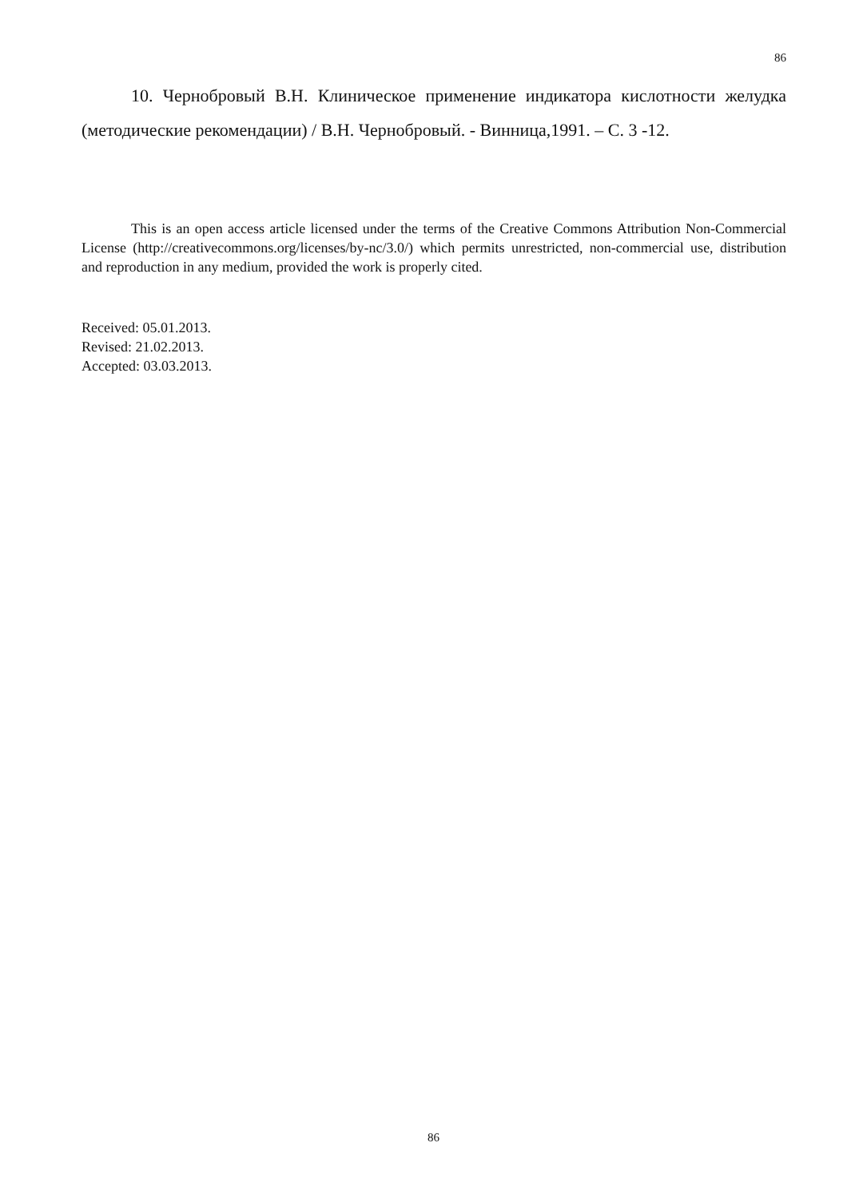86
10. Чернобровый В.Н. Клиническое применение индикатора кислотности желудка (методические рекомендации) / В.Н. Чернобровый. - Винница,1991. – С. 3 -12.
This is an open access article licensed under the terms of the Creative Commons Attribution Non-Commercial License (http://creativecommons.org/licenses/by-nc/3.0/) which permits unrestricted, non-commercial use, distribution and reproduction in any medium, provided the work is properly cited.
Received: 05.01.2013.
Revised: 21.02.2013.
Accepted: 03.03.2013.
86